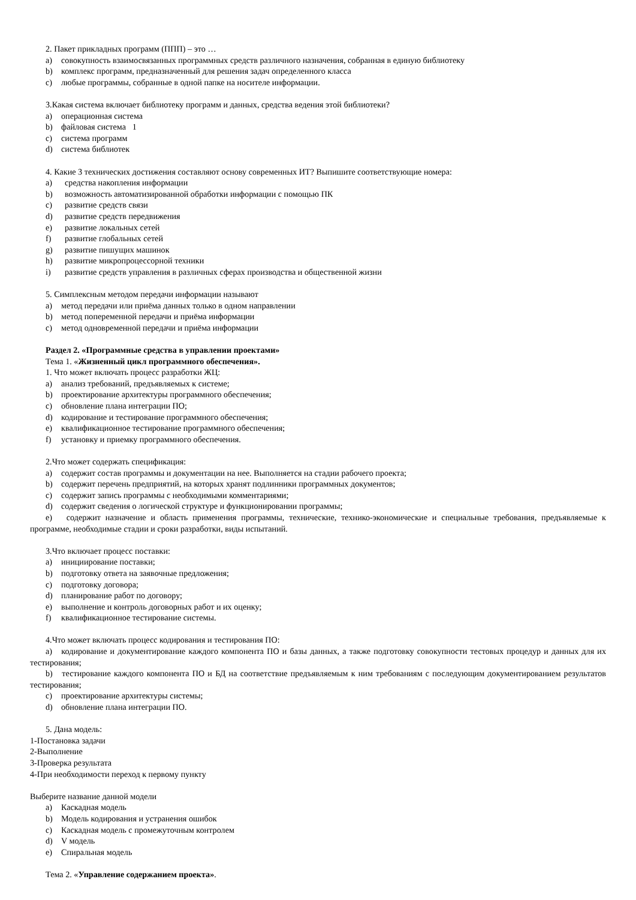2. Пакет прикладных программ (ППП) – это …
a) совокупность взаимосвязанных программных средств различного назначения, собранная в единую библиотеку
b) комплекс программ, предназначенный для решения задач определенного класса
c) любые программы, собранные в одной папке на носителе информации.
3.Какая система включает библиотеку программ и данных, средства ведения этой библиотеки?
a) операционная система
b) файловая система 1
c) система программ
d) система библиотек
4. Какие 3 технических достижения составляют основу современных ИТ? Выпишите соответствующие номера:
a) средства накопления информации
b) возможность автоматизированной обработки информации с помощью ПК
c) развитие средств связи
d) развитие средств передвижения
e) развитие локальных сетей
f) развитие глобальных сетей
g) развитие пишущих машинок
h) развитие микропроцессорной техники
i) развитие средств управления в различных сферах производства и общественной жизни
5. Симплексным методом передачи информации называют
a) метод передачи или приёма данных только в одном направлении
b) метод попеременной передачи и приёма информации
c) метод одновременной передачи и приёма информации
Раздел 2. «Программные средства в управлении проектами»
Тема 1. «Жизненный цикл программного обеспечения».
1. Что может включать процесс разработки ЖЦ:
a) анализ требований, предъявляемых к системе;
b) проектирование архитектуры программного обеспечения;
c) обновление плана интеграции ПО;
d) кодирование и тестирование программного обеспечения;
e) квалификационное тестирование программного обеспечения;
f) установку и приемку программного обеспечения.
2.Что может содержать спецификация:
a) содержит состав программы и документации на нее. Выполняется на стадии рабочего проекта;
b) содержит перечень предприятий, на которых хранят подлинники программных документов;
c) содержит запись программы с необходимыми комментариями;
d) содержит сведения о логической структуре и функционировании программы;
e) содержит назначение и область применения программы, технические, технико-экономические и специальные требования, предъявляемые к программе, необходимые стадии и сроки разработки, виды испытаний.
3.Что включает процесс поставки:
a) инициирование поставки;
b) подготовку ответа на заявочные предложения;
c) подготовку договора;
d) планирование работ по договору;
e) выполнение и контроль договорных работ и их оценку;
f) квалификационное тестирование системы.
4.Что может включать процесс кодирования и тестирования ПО:
a) кодирование и документирование каждого компонента ПО и базы данных, а также подготовку совокупности тестовых процедур и данных для их тестирования;
b) тестирование каждого компонента ПО и БД на соответствие предъявляемым к ним требованиям с последующим документированием результатов тестирования;
c) проектирование архитектуры системы;
d) обновление плана интеграции ПО.
5. Дана модель:
1-Постановка задачи
2-Выполнение
3-Проверка результата
4-При необходимости переход к первому пункту
Выберите название данной модели
a) Каскадная модель
b) Модель кодирования и устранения ошибок
c) Каскадная модель с промежуточным контролем
d) V модель
e) Спиральная модель
Тема 2. «Управление содержанием проекта».